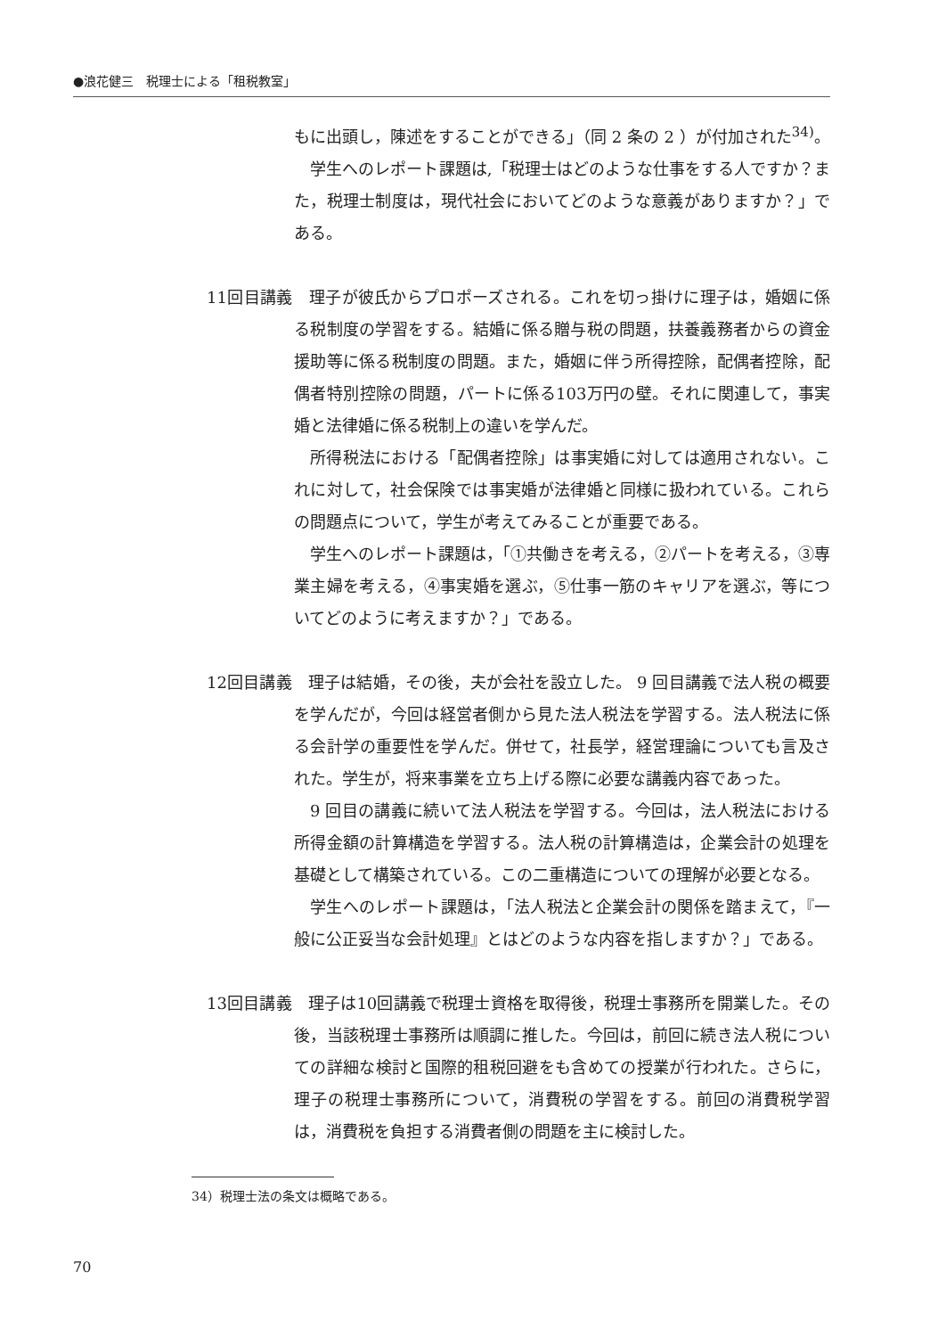●浪花健三　税理士による「租税教室」
もに出頭し，陳述をすることができる」（同 2 条の 2 ）が付加された<sup>34)</sup>。
学生へのレポート課題は,「税理士はどのような仕事をする人ですか？また，税理士制度は，現代社会においてどのような意義がありますか？」である。
11回目講義　理子が彼氏からプロポーズされる。これを切っ掛けに理子は，婚姻に係る税制度の学習をする。結婚に係る贈与税の問題，扶養義務者からの資金援助等に係る税制度の問題。また，婚姻に伴う所得控除，配偶者控除，配偶者特別控除の問題，パートに係る103万円の壁。それに関連して，事実婚と法律婚に係る税制上の違いを学んだ。
所得税法における「配偶者控除」は事実婚に対しては適用されない。これに対して，社会保険では事実婚が法律婚と同様に扱われている。これらの問題点について，学生が考えてみることが重要である。
学生へのレポート課題は，「①共働きを考える，②パートを考える，③専業主婦を考える，④事実婚を選ぶ，⑤仕事一筋のキャリアを選ぶ，等についてどのように考えますか？」である。
12回目講義　理子は結婚，その後，夫が会社を設立した。 9 回目講義で法人税の概要を学んだが，今回は経営者側から見た法人税法を学習する。法人税法に係る会計学の重要性を学んだ。併せて，社長学，経営理論についても言及された。学生が，将来事業を立ち上げる際に必要な講義内容であった。
9 回目の講義に続いて法人税法を学習する。今回は，法人税法における所得金額の計算構造を学習する。法人税の計算構造は，企業会計の処理を基礎として構築されている。この二重構造についての理解が必要となる。
学生へのレポート課題は，「法人税法と企業会計の関係を踏まえて，『一般に公正妥当な会計処理』とはどのような内容を指しますか？」である。
13回目講義　理子は10回講義で税理士資格を取得後，税理士事務所を開業した。その後，当該税理士事務所は順調に推した。今回は，前回に続き法人税についての詳細な検討と国際的租税回避をも含めての授業が行われた。さらに，理子の税理士事務所について，消費税の学習をする。前回の消費税学習は，消費税を負担する消費者側の問題を主に検討した。
34）税理士法の条文は概略である。
70